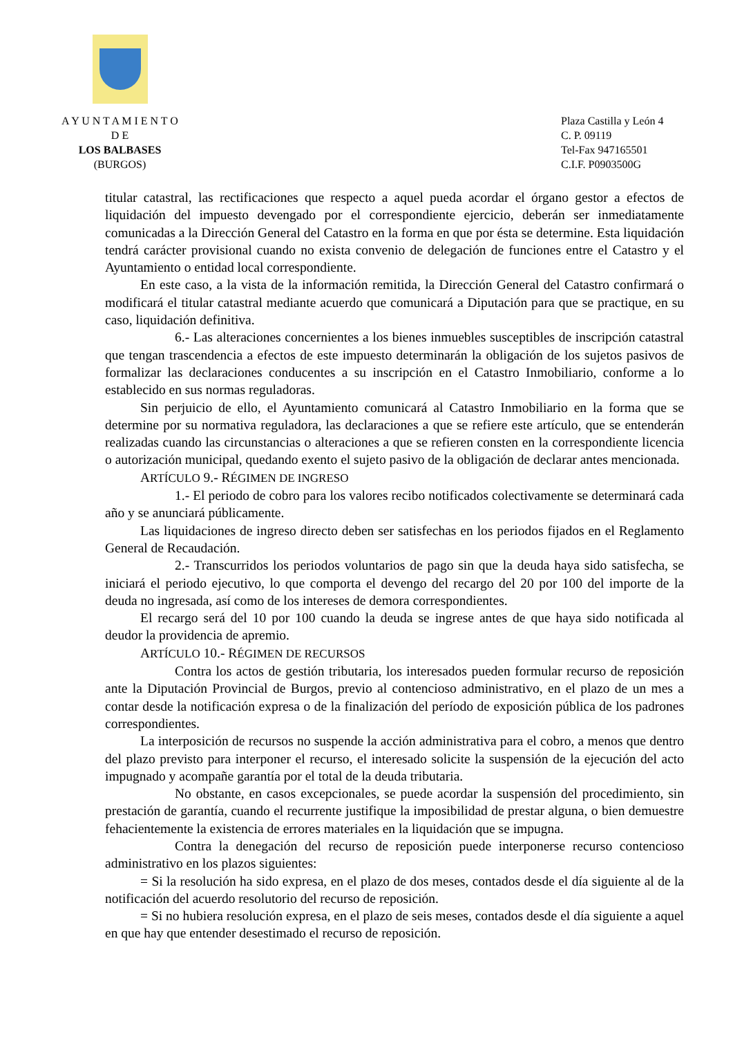A Y U N T A M I E N T O
D E
LOS BALBASES
(BURGOS)
Plaza Castilla y León 4
C. P. 09119
Tel-Fax 947165501
C.I.F. P0903500G
titular catastral, las rectificaciones que respecto a aquel pueda acordar el órgano gestor a efectos de liquidación del impuesto devengado por el correspondiente ejercicio, deberán ser inmediatamente comunicadas a la Dirección General del Catastro en la forma en que por ésta se determine. Esta liquidación tendrá carácter provisional cuando no exista convenio de delegación de funciones entre el Catastro y el Ayuntamiento o entidad local correspondiente.
En este caso, a la vista de la información remitida, la Dirección General del Catastro confirmará o modificará el titular catastral mediante acuerdo que comunicará a Diputación para que se practique, en su caso, liquidación definitiva.
6.- Las alteraciones concernientes a los bienes inmuebles susceptibles de inscripción catastral que tengan trascendencia a efectos de este impuesto determinarán la obligación de los sujetos pasivos de formalizar las declaraciones conducentes a su inscripción en el Catastro Inmobiliario, conforme a lo establecido en sus normas reguladoras.
Sin perjuicio de ello, el Ayuntamiento comunicará al Catastro Inmobiliario en la forma que se determine por su normativa reguladora, las declaraciones a que se refiere este artículo, que se entenderán realizadas cuando las circunstancias o alteraciones a que se refieren consten en la correspondiente licencia o autorización municipal, quedando exento el sujeto pasivo de la obligación de declarar antes mencionada.
ARTÍCULO 9.- RÉGIMEN DE INGRESO
1.- El periodo de cobro para los valores recibo notificados colectivamente se determinará cada año y se anunciará públicamente.
Las liquidaciones de ingreso directo deben ser satisfechas en los periodos fijados en el Reglamento General de Recaudación.
2.- Transcurridos los periodos voluntarios de pago sin que la deuda haya sido satisfecha, se iniciará el periodo ejecutivo, lo que comporta el devengo del recargo del 20 por 100 del importe de la deuda no ingresada, así como de los intereses de demora correspondientes.
El recargo será del 10 por 100 cuando la deuda se ingrese antes de que haya sido notificada al deudor la providencia de apremio.
ARTÍCULO 10.- RÉGIMEN DE RECURSOS
Contra los actos de gestión tributaria, los interesados pueden formular recurso de reposición ante la Diputación Provincial de Burgos, previo al contencioso administrativo, en el plazo de un mes a contar desde la notificación expresa o de la finalización del período de exposición pública de los padrones correspondientes.
La interposición de recursos no suspende la acción administrativa para el cobro, a menos que dentro del plazo previsto para interponer el recurso, el interesado solicite la suspensión de la ejecución del acto impugnado y acompañe garantía por el total de la deuda tributaria.
No obstante, en casos excepcionales, se puede acordar la suspensión del procedimiento, sin prestación de garantía, cuando el recurrente justifique la imposibilidad de prestar alguna, o bien demuestre fehacientemente la existencia de errores materiales en la liquidación que se impugna.
Contra la denegación del recurso de reposición puede interponerse recurso contencioso administrativo en los plazos siguientes:
= Si la resolución ha sido expresa, en el plazo de dos meses, contados desde el día siguiente al de la notificación del acuerdo resolutorio del recurso de reposición.
= Si no hubiera resolución expresa, en el plazo de seis meses, contados desde el día siguiente a aquel en que hay que entender desestimado el recurso de reposición.